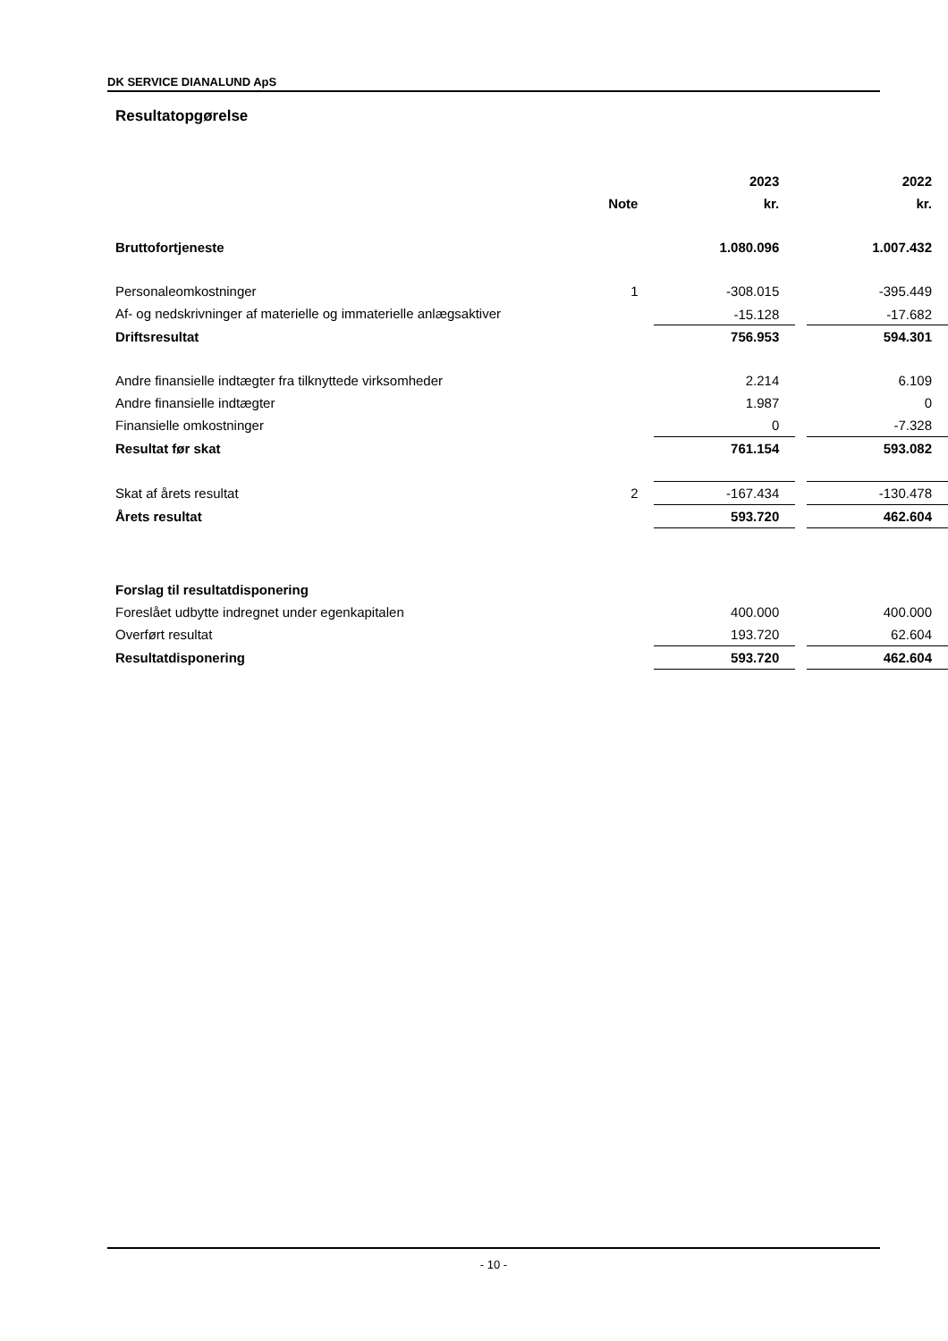DK SERVICE DIANALUND ApS
Resultatopgørelse
| | | 2023 | | 2022 |
| --- | --- | --- | --- | --- |
| | Note | kr. | | kr. |
| Bruttofortjeneste | | 1.080.096 | | 1.007.432 |
| Personaleomkostninger | 1 | -308.015 | | -395.449 |
| Af- og nedskrivninger af materielle og immaterielle anlægsaktiver | | -15.128 | | -17.682 |
| Driftsresultat | | 756.953 | | 594.301 |
| Andre finansielle indtægter fra tilknyttede virksomheder | | 2.214 | | 6.109 |
| Andre finansielle indtægter | | 1.987 | | 0 |
| Finansielle omkostninger | | 0 | | -7.328 |
| Resultat før skat | | 761.154 | | 593.082 |
| Skat af årets resultat | 2 | -167.434 | | -130.478 |
| Årets resultat | | 593.720 | | 462.604 |
| Forslag til resultatdisponering | | | | |
| Foreslået udbytte indregnet under egenkapitalen | | 400.000 | | 400.000 |
| Overført resultat | | 193.720 | | 62.604 |
| Resultatdisponering | | 593.720 | | 462.604 |
- 10 -